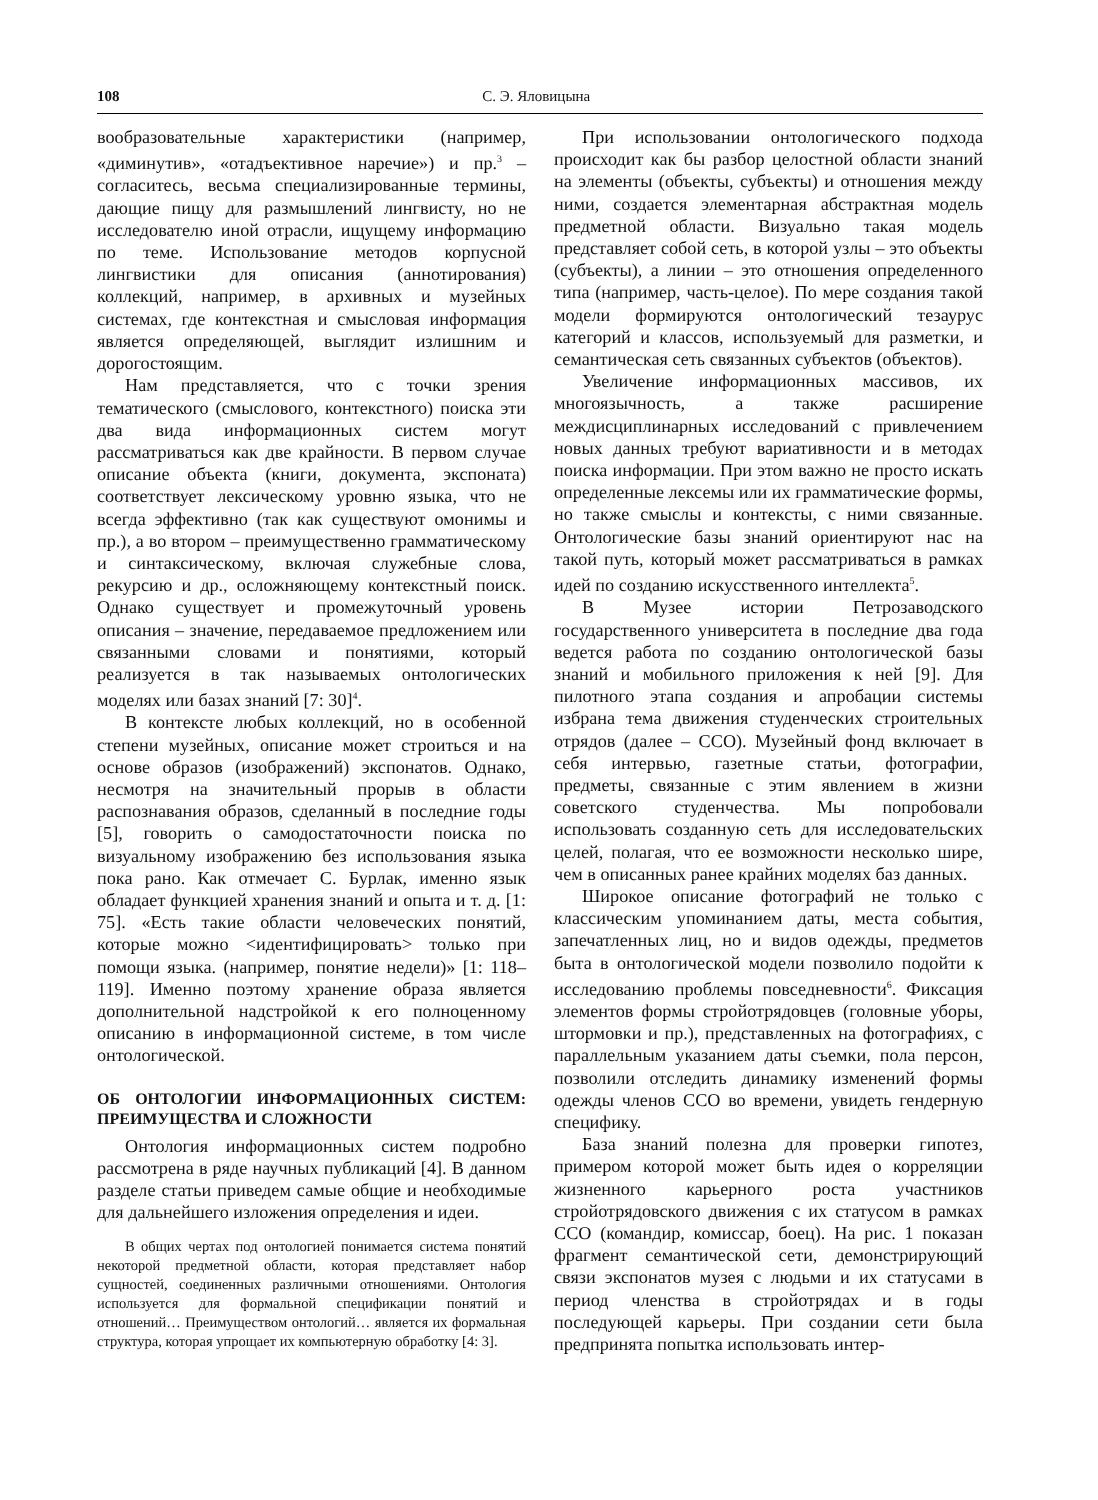108 С. Э. Яловицына
вообразовательные характеристики (например, «диминутив», «отадъективное наречие») и пр.<sup>3</sup> – согласитесь, весьма специализированные термины, дающие пищу для размышлений лингвисту, но не исследователю иной отрасли, ищущему информацию по теме. Использование методов корпусной лингвистики для описания (аннотирования) коллекций, например, в архивных и музейных системах, где контекстная и смысловая информация является определяющей, выглядит излишним и дорогостоящим.
Нам представляется, что с точки зрения тематического (смыслового, контекстного) поиска эти два вида информационных систем могут рассматриваться как две крайности. В первом случае описание объекта (книги, документа, экспоната) соответствует лексическому уровню языка, что не всегда эффективно (так как существуют омонимы и пр.), а во втором – преимущественно грамматическому и синтаксическому, включая служебные слова, рекурсию и др., осложняющему контекстный поиск. Однако существует и промежуточный уровень описания – значение, передаваемое предложением или связанными словами и понятиями, который реализуется в так называемых онтологических моделях или базах знаний [7: 30]<sup>4</sup>.
В контексте любых коллекций, но в особенной степени музейных, описание может строиться и на основе образов (изображений) экспонатов. Однако, несмотря на значительный прорыв в области распознавания образов, сделанный в последние годы [5], говорить о самодостаточности поиска по визуальному изображению без использования языка пока рано. Как отмечает С. Бурлак, именно язык обладает функцией хранения знаний и опыта и т. д. [1: 75]. «Есть такие области человеческих понятий, которые можно <идентифицировать> только при помощи языка. (например, понятие недели)» [1: 118–119]. Именно поэтому хранение образа является дополнительной надстройкой к его полноценному описанию в информационной системе, в том числе онтологической.
ОБ ОНТОЛОГИИ ИНФОРМАЦИОННЫХ СИСТЕМ: ПРЕИМУЩЕСТВА И СЛОЖНОСТИ
Онтология информационных систем подробно рассмотрена в ряде научных публикаций [4]. В данном разделе статьи приведем самые общие и необходимые для дальнейшего изложения определения и идеи.
В общих чертах под онтологией понимается система понятий некоторой предметной области, которая представляет набор сущностей, соединенных различными отношениями. Онтология используется для формальной спецификации понятий и отношений… Преимуществом онтологий… является их формальная структура, которая упрощает их компьютерную обработку [4: 3].
При использовании онтологического подхода происходит как бы разбор целостной области знаний на элементы (объекты, субъекты) и отношения между ними, создается элементарная абстрактная модель предметной области. Визуально такая модель представляет собой сеть, в которой узлы – это объекты (субъекты), а линии – это отношения определенного типа (например, часть-целое). По мере создания такой модели формируются онтологический тезаурус категорий и классов, используемый для разметки, и семантическая сеть связанных субъектов (объектов).
Увеличение информационных массивов, их многоязычность, а также расширение междисциплинарных исследований с привлечением новых данных требуют вариативности и в методах поиска информации. При этом важно не просто искать определенные лексемы или их грамматические формы, но также смыслы и контексты, с ними связанные. Онтологические базы знаний ориентируют нас на такой путь, который может рассматриваться в рамках идей по созданию искусственного интеллекта<sup>5</sup>.
В Музее истории Петрозаводского государственного университета в последние два года ведется работа по созданию онтологической базы знаний и мобильного приложения к ней [9]. Для пилотного этапа создания и апробации системы избрана тема движения студенческих строительных отрядов (далее – ССО). Музейный фонд включает в себя интервью, газетные статьи, фотографии, предметы, связанные с этим явлением в жизни советского студенчества. Мы попробовали использовать созданную сеть для исследовательских целей, полагая, что ее возможности несколько шире, чем в описанных ранее крайних моделях баз данных.
Широкое описание фотографий не только с классическим упоминанием даты, места события, запечатленных лиц, но и видов одежды, предметов быта в онтологической модели позволило подойти к исследованию проблемы повседневности<sup>6</sup>. Фиксация элементов формы стройотрядовцев (головные уборы, штормовки и пр.), представленных на фотографиях, с параллельным указанием даты съемки, пола персон, позволили отследить динамику изменений формы одежды членов ССО во времени, увидеть гендерную специфику.
База знаний полезна для проверки гипотез, примером которой может быть идея о корреляции жизненного карьерного роста участников стройотрядовского движения с их статусом в рамках ССО (командир, комиссар, боец). На рис. 1 показан фрагмент семантической сети, демонстрирующий связи экспонатов музея с людьми и их статусами в период членства в стройотрядах и в годы последующей карьеры. При создании сети была предпринята попытка использовать интер-